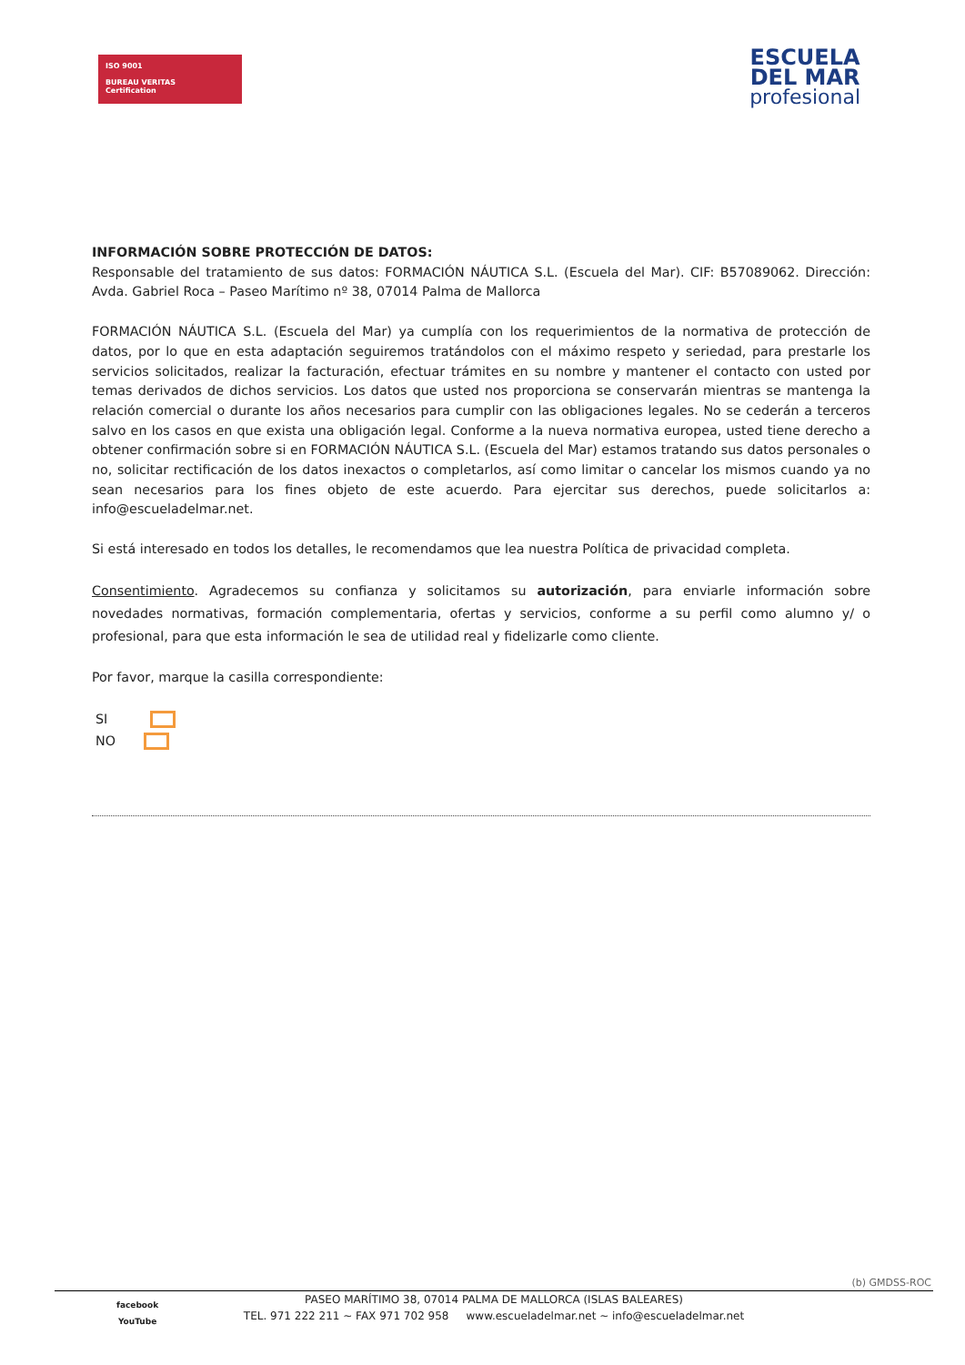ISO 9001
BUREAU VERITAS
Certification
ESCUELA
DEL MAR
profesional
INFORMACIÓN SOBRE PROTECCIÓN DE DATOS:
Responsable del tratamiento de sus datos: FORMACIÓN NÁUTICA S.L. (Escuela del Mar). CIF: B57089062. Dirección: Avda. Gabriel Roca – Paseo Marítimo nº 38, 07014 Palma de Mallorca
FORMACIÓN NÁUTICA S.L. (Escuela del Mar) ya cumplía con los requerimientos de la normativa de protección de datos, por lo que en esta adaptación seguiremos tratándolos con el máximo respeto y seriedad, para prestarle los servicios solicitados, realizar la facturación, efectuar trámites en su nombre y mantener el contacto con usted por temas derivados de dichos servicios. Los datos que usted nos proporciona se conservarán mientras se mantenga la relación comercial o durante los años necesarios para cumplir con las obligaciones legales. No se cederán a terceros salvo en los casos en que exista una obligación legal. Conforme a la nueva normativa europea, usted tiene derecho a obtener confirmación sobre si en FORMACIÓN NÁUTICA S.L. (Escuela del Mar) estamos tratando sus datos personales o no, solicitar rectificación de los datos inexactos o completarlos, así como limitar o cancelar los mismos cuando ya no sean necesarios para los fines objeto de este acuerdo. Para ejercitar sus derechos, puede solicitarlos a: info@escueladelmar.net.
Si está interesado en todos los detalles, le recomendamos que lea nuestra Política de privacidad completa.
Consentimiento. Agradecemos su confianza y solicitamos su autorización, para enviarle información sobre novedades normativas, formación complementaria, ofertas y servicios, conforme a su perfil como alumno y/ o profesional, para que esta información le sea de utilidad real y fidelizarle como cliente.
Por favor, marque la casilla correspondiente:
SI
NO
(b) GMDSS-ROC
facebook
YouTube
PASEO MARÍTIMO 38, 07014 PALMA DE MALLORCA (ISLAS BALEARES)
TEL. 971 222 211 ~ FAX 971 702 958 www.escueladelmar.net ~ info@escueladelmar.net